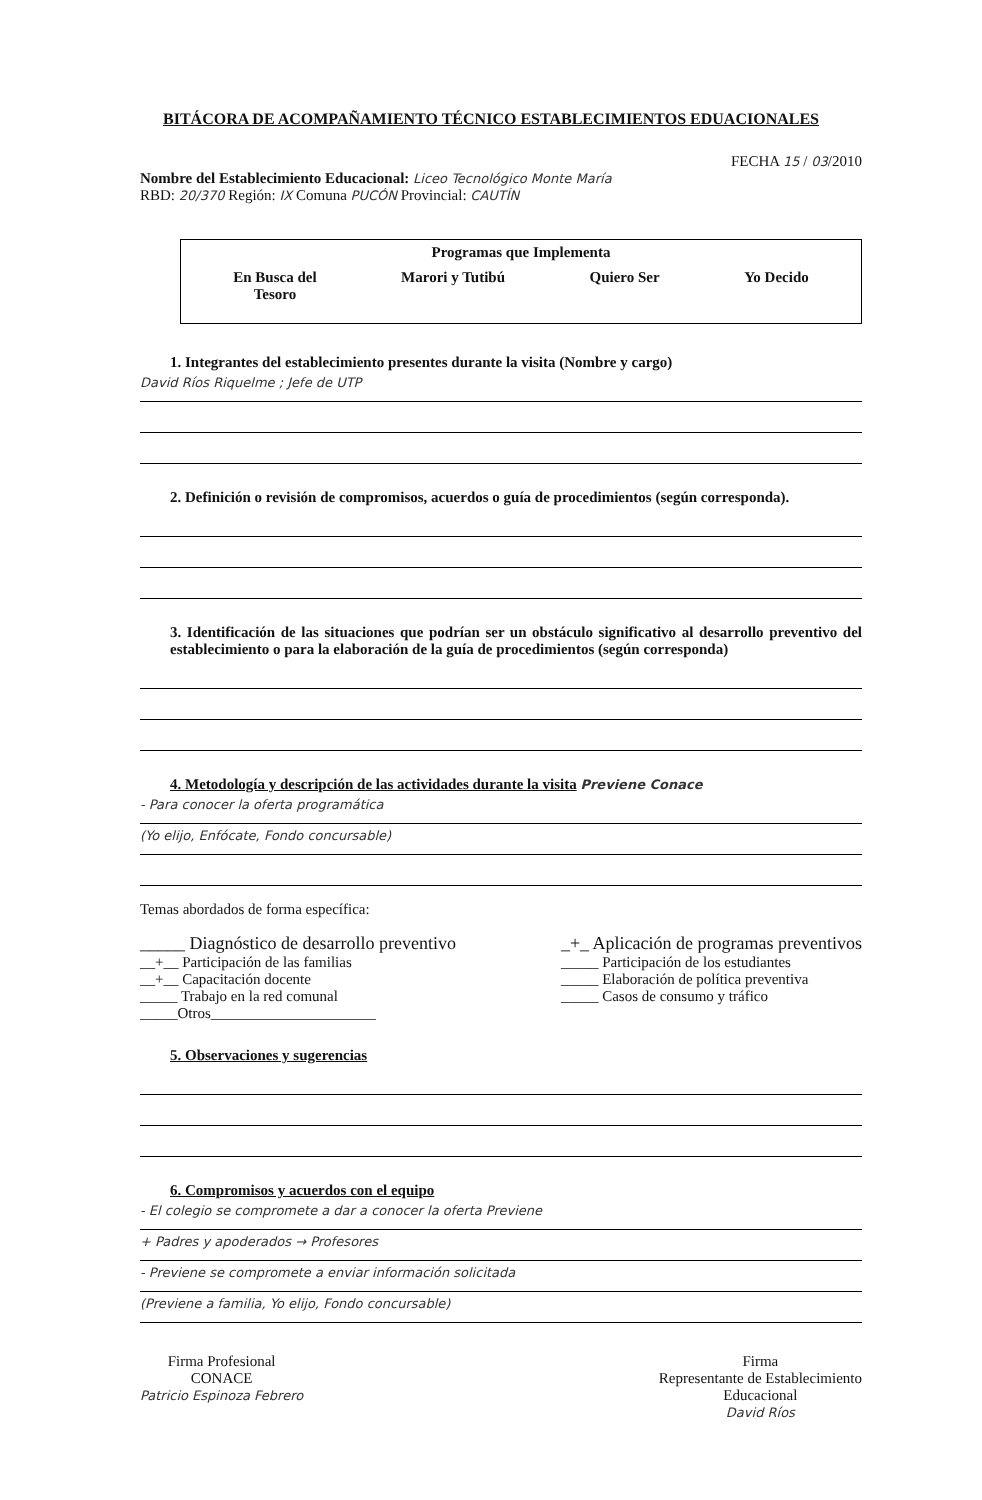BITÁCORA DE ACOMPAÑAMIENTO TÉCNICO ESTABLECIMIENTOS EDUACIONALES
FECHA 15 / 03/2010
Nombre del Establecimiento Educacional: Liceo Tecnológico Monte María
RBD: 20/370 Región: IX Comuna PUCÓN Provincial: CAUTÍN
Programas que Implementa
En Busca del
Tesoro Marori y Tutibú Quiero Ser Yo Decido
1. Integrantes del establecimiento presentes durante la visita (Nombre y cargo)
David Ríos Riquelme ; Jefe de UTP
2. Definición o revisión de compromisos, acuerdos o guía de procedimientos (según corresponda).
3. Identificación de las situaciones que podrían ser un obstáculo significativo al desarrollo preventivo del establecimiento o para la elaboración de la guía de procedimientos (según corresponda)
4. Metodología y descripción de las actividades durante la visita Previene Conace
- Para conocer la oferta programática
(Yo elijo, Enfócate, Fondo concursable)
Temas abordados de forma específica:
_____ Diagnóstico de desarrollo preventivo
__+__ Participación de las familias
__+__ Capacitación docente
_____ Trabajo en la red comunal
_____Otros______________________
_+_ Aplicación de programas preventivos
_____ Participación de los estudiantes
_____ Elaboración de política preventiva
_____ Casos de consumo y tráfico
5. Observaciones y sugerencias
6. Compromisos y acuerdos con el equipo
- El colegio se compromete a dar a conocer la oferta Previene
+ Padres y apoderados → Profesores
- Previene se compromete a enviar información solicitada
(Previene a familia, Yo elijo, Fondo concursable)
Firma Profesional
CONACE
Patricio Espinoza Febrero
Firma
Representante de Establecimiento
Educacional
David Ríos